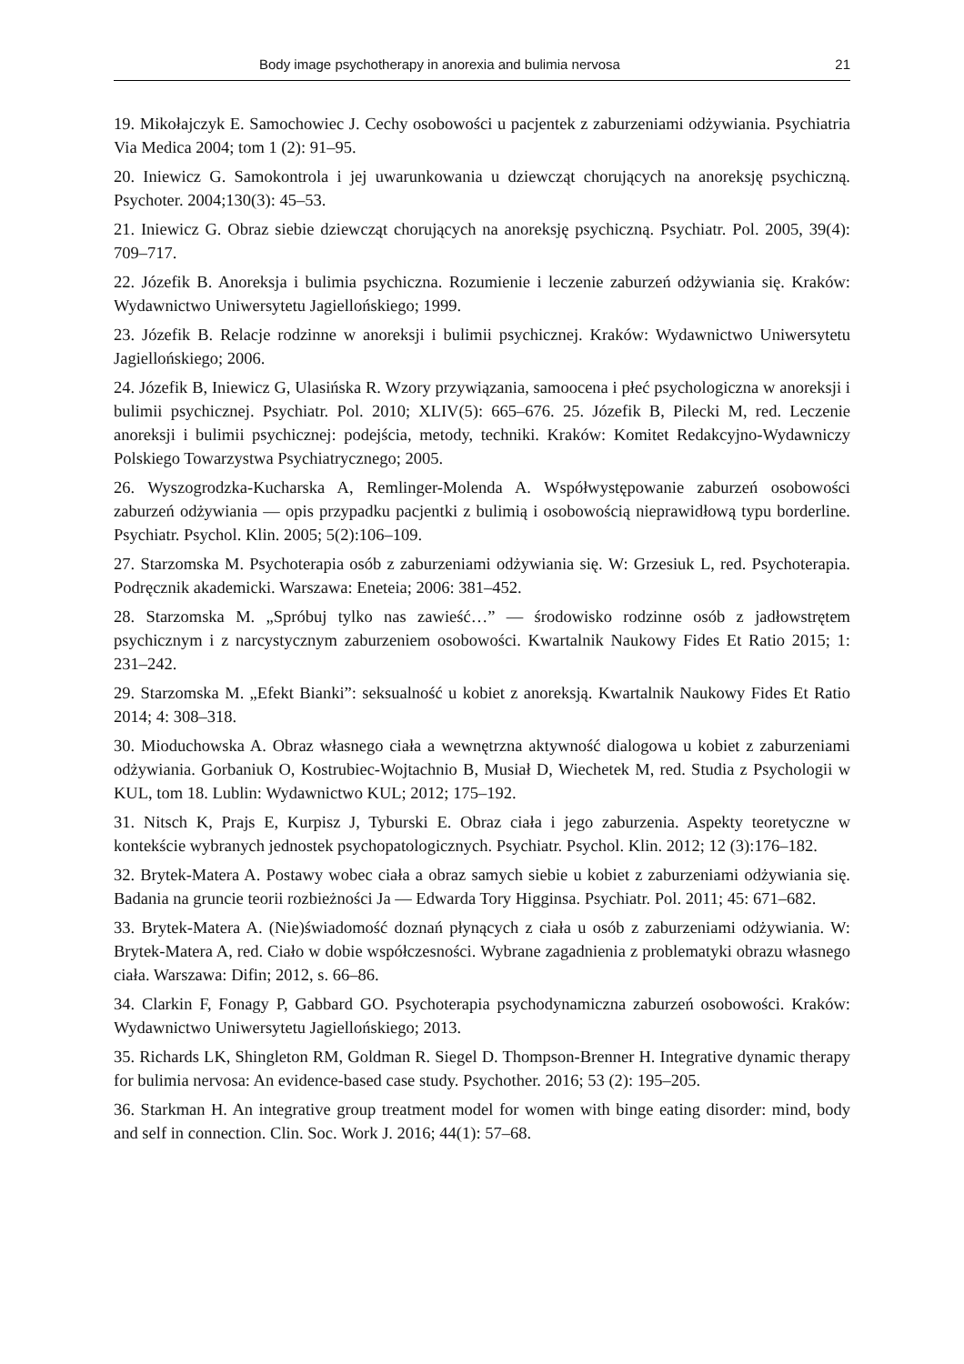Body image psychotherapy in anorexia and bulimia nervosa 21
19. Mikołajczyk E. Samochowiec J. Cechy osobowości u pacjentek z zaburzeniami odżywiania. Psychiatria Via Medica 2004; tom 1 (2): 91–95.
20. Iniewicz G. Samokontrola i jej uwarunkowania u dziewcząt chorujących na anoreksję psychiczną. Psychoter. 2004;130(3): 45–53.
21. Iniewicz G. Obraz siebie dziewcząt chorujących na anoreksję psychiczną. Psychiatr. Pol. 2005, 39(4): 709–717.
22. Józefik B. Anoreksja i bulimia psychiczna. Rozumienie i leczenie zaburzeń odżywiania się. Kraków: Wydawnictwo Uniwersytetu Jagiellońskiego; 1999.
23. Józefik B. Relacje rodzinne w anoreksji i bulimii psychicznej. Kraków: Wydawnictwo Uniwersytetu Jagiellońskiego; 2006.
24. Józefik B, Iniewicz G, Ulasińska R. Wzory przywiązania, samoocena i płeć psychologiczna w anoreksji i bulimii psychicznej. Psychiatr. Pol. 2010; XLIV(5): 665–676. 25. Józefik B, Pilecki M, red. Leczenie anoreksji i bulimii psychicznej: podejścia, metody, techniki. Kraków: Komitet Redakcyjno-Wydawniczy Polskiego Towarzystwa Psychiatrycznego; 2005.
26. Wyszogrodzka-Kucharska A, Remlinger-Molenda A. Współwystępowanie zaburzeń osobowości zaburzeń odżywiania — opis przypadku pacjentki z bulimią i osobowością nieprawidłową typu borderline. Psychiatr. Psychol. Klin. 2005; 5(2):106–109.
27. Starzomska M. Psychoterapia osób z zaburzeniami odżywiania się. W: Grzesiuk L, red. Psychoterapia. Podręcznik akademicki. Warszawa: Eneteia; 2006: 381–452.
28. Starzomska M. „Spróbuj tylko nas zawieść…” — środowisko rodzinne osób z jadłowstrętem psychicznym i z narcystycznym zaburzeniem osobowości. Kwartalnik Naukowy Fides Et Ratio 2015; 1: 231–242.
29. Starzomska M. „Efekt Bianki”: seksualność u kobiet z anoreksją. Kwartalnik Naukowy Fides Et Ratio 2014; 4: 308–318.
30. Mioduchowska A. Obraz własnego ciała a wewnętrzna aktywność dialogowa u kobiet z zaburzeniami odżywiania. Gorbaniuk O, Kostrubiec-Wojtachnio B, Musiał D, Wiechetek M, red. Studia z Psychologii w KUL, tom 18. Lublin: Wydawnictwo KUL; 2012; 175–192.
31. Nitsch K, Prajs E, Kurpisz J, Tyburski E. Obraz ciała i jego zaburzenia. Aspekty teoretyczne w kontekście wybranych jednostek psychopatologicznych. Psychiatr. Psychol. Klin. 2012; 12 (3):176–182.
32. Brytek-Matera A. Postawy wobec ciała a obraz samych siebie u kobiet z zaburzeniami odżywiania się. Badania na gruncie teorii rozbieżności Ja — Edwarda Tory Higginsa. Psychiatr. Pol. 2011; 45: 671–682.
33. Brytek-Matera A. (Nie)świadomość doznań płynących z ciała u osób z zaburzeniami odżywiania. W: Brytek-Matera A, red. Ciało w dobie współczesności. Wybrane zagadnienia z problematyki obrazu własnego ciała. Warszawa: Difin; 2012, s. 66–86.
34. Clarkin F, Fonagy P, Gabbard GO. Psychoterapia psychodynamiczna zaburzeń osobowości. Kraków: Wydawnictwo Uniwersytetu Jagiellońskiego; 2013.
35. Richards LK, Shingleton RM, Goldman R. Siegel D. Thompson-Brenner H. Integrative dynamic therapy for bulimia nervosa: An evidence-based case study. Psychother. 2016; 53 (2): 195–205.
36. Starkman H. An integrative group treatment model for women with binge eating disorder: mind, body and self in connection. Clin. Soc. Work J. 2016; 44(1): 57–68.